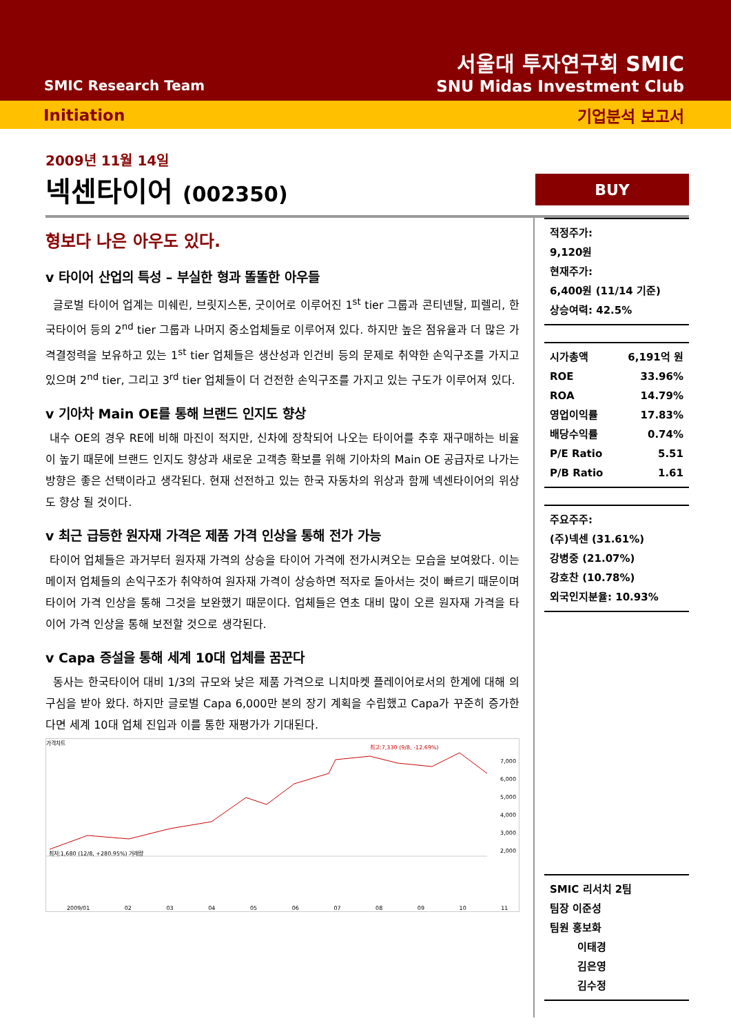SMIC Research Team
서울대 투자연구회 SMIC
SNU Midas Investment Club
Initiation 기업분석 보고서
2009년 11월 14일
넥센타이어 (002350)
BUY
형보다 나은 아우도 있다.
v 타이어 산업의 특성 – 부실한 형과 똘똘한 아우들
글로벌 타이어 업계는 미쉐린, 브릿지스톤, 굿이어로 이루어진 1<sup>st</sup> tier 그룹과 콘티넨탈, 피렐리, 한국타이어 등의 2<sup>nd</sup> tier 그룹과 나머지 중소업체들로 이루어져 있다. 하지만 높은 점유율과 더 많은 가격결정력을 보유하고 있는 1<sup>st</sup> tier 업체들은 생산성과 인건비 등의 문제로 취약한 손익구조를 가지고 있으며 2<sup>nd</sup> tier, 그리고 3<sup>rd</sup> tier 업체들이 더 건전한 손익구조를 가지고 있는 구도가 이루어져 있다.
v 기아차 Main OE를 통해 브랜드 인지도 향상
내수 OE의 경우 RE에 비해 마진이 적지만, 신차에 장착되어 나오는 타이어를 추후 재구매하는 비율이 높기 때문에 브랜드 인지도 향상과 새로운 고객층 확보를 위해 기아차의 Main OE 공급자로 나가는 방향은 좋은 선택이라고 생각된다. 현재 선전하고 있는 한국 자동차의 위상과 함께 넥센타이어의 위상도 향상 될 것이다.
v 최근 급등한 원자재 가격은 제품 가격 인상을 통해 전가 가능
타이어 업체들은 과거부터 원자재 가격의 상승을 타이어 가격에 전가시켜오는 모습을 보여왔다. 이는 메이저 업체들의 손익구조가 취약하여 원자재 가격이 상승하면 적자로 돌아서는 것이 빠르기 때문이며 타이어 가격 인상을 통해 그것을 보완했기 때문이다. 업체들은 연초 대비 많이 오른 원자재 가격을 타이어 가격 인상을 통해 보전할 것으로 생각된다.
v Capa 증설을 통해 세계 10대 업체를 꿈꾼다
동사는 한국타이어 대비 1/3의 규모와 낮은 제품 가격으로 니치마켓 플레이어로서의 한계에 대해 의구심을 받아 왔다. 하지만 글로벌 Capa 6,000만 본의 장기 계획을 수립했고 Capa가 꾸준히 증가한다면 세계 10대 업체 진입과 이를 통한 재평가가 기대된다.
가격차트
7,000
6,000
5,000
4,000
3,000
2,000
최저:1,680 (12/8, +280.95%) 거래량
최고:7,330 (9/8, -12.69%)
2009/01 02 03 04 05 06 07 08 09 10 11
적정주가:
9,120원
현재주가:
6,400원 (11/14 기준)
상승여력: 42.5%
| 시가총액 | 6,191억 원 |
| ROE | 33.96% |
| ROA | 14.79% |
| 영업이익률 | 17.83% |
| 배당수익률 | 0.74% |
| P/E Ratio | 5.51 |
| P/B Ratio | 1.61 |
주요주주:
(주)넥센 (31.61%)
강병중 (21.07%)
강호찬 (10.78%)
외국인지분율: 10.93%
SMIC 리서치 2팀
팀장 이준성
팀원 홍보화
이태경
김은영
김수정